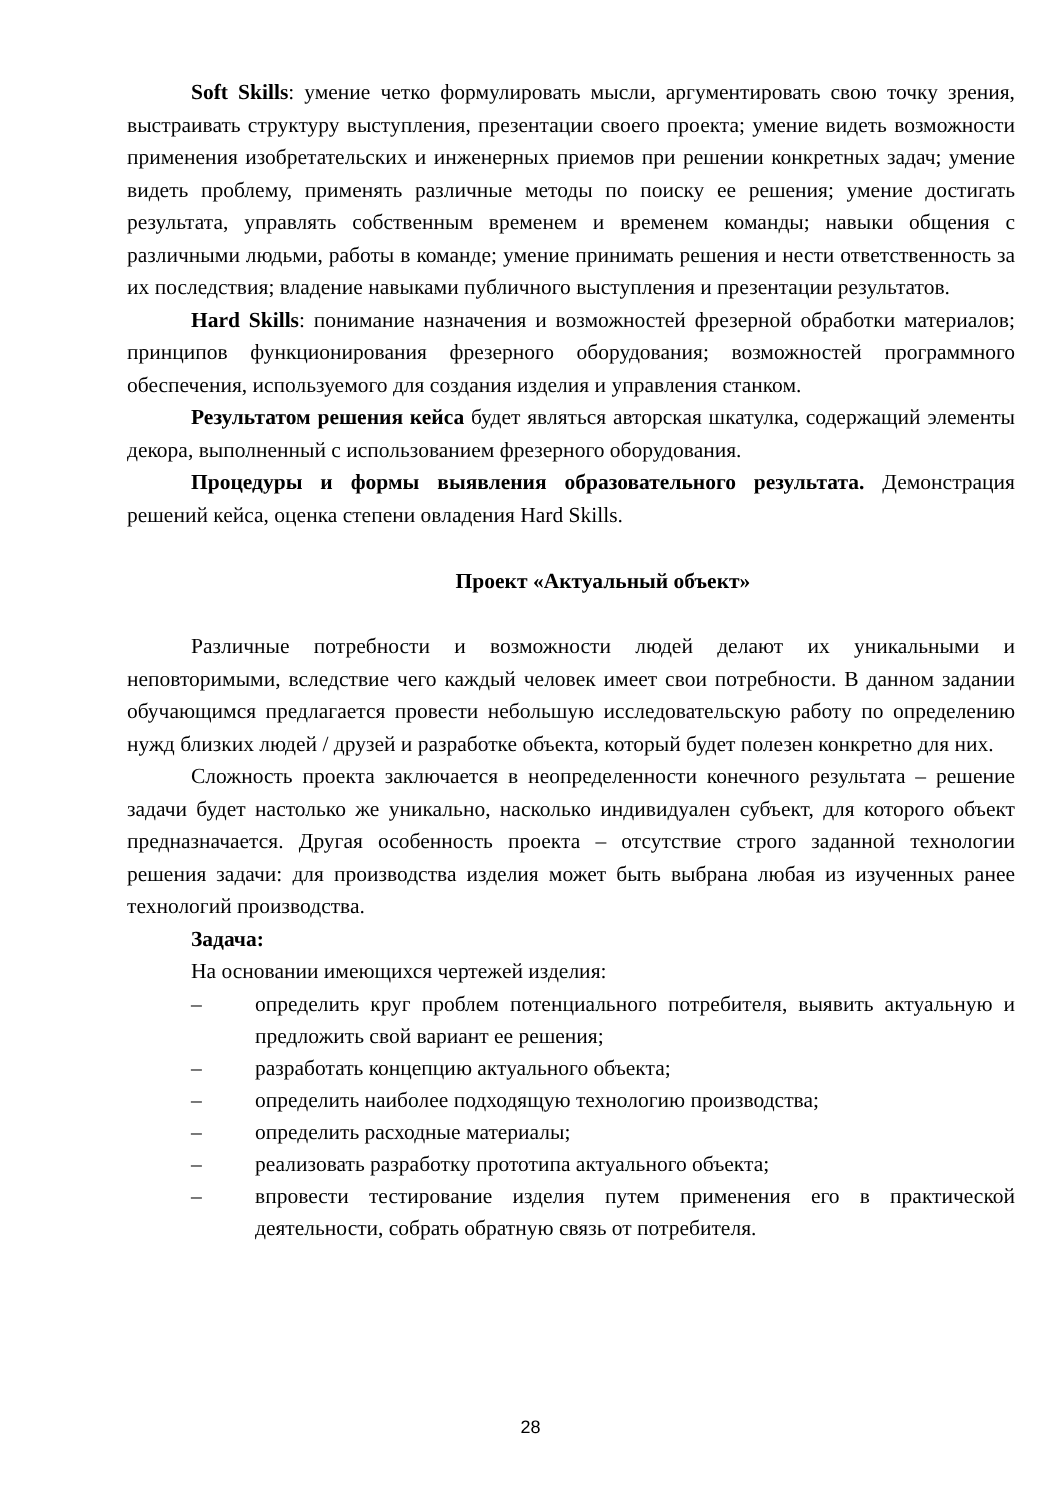Soft Skills: умение четко формулировать мысли, аргументировать свою точку зрения, выстраивать структуру выступления, презентации своего проекта; умение видеть возможности применения изобретательских и инженерных приемов при решении конкретных задач; умение видеть проблему, применять различные методы по поиску ее решения; умение достигать результата, управлять собственным временем и временем команды; навыки общения с различными людьми, работы в команде; умение принимать решения и нести ответственность за их последствия; владение навыками публичного выступления и презентации результатов.
Hard Skills: понимание назначения и возможностей фрезерной обработки материалов; принципов функционирования фрезерного оборудования; возможностей программного обеспечения, используемого для создания изделия и управления станком.
Результатом решения кейса будет являться авторская шкатулка, содержащий элементы декора, выполненный с использованием фрезерного оборудования.
Процедуры и формы выявления образовательного результата. Демонстрация решений кейса, оценка степени овладения Hard Skills.
Проект «Актуальный объект»
Различные потребности и возможности людей делают их уникальными и неповторимыми, вследствие чего каждый человек имеет свои потребности. В данном задании обучающимся предлагается провести небольшую исследовательскую работу по определению нужд близких людей / друзей и разработке объекта, который будет полезен конкретно для них.
Сложность проекта заключается в неопределенности конечного результата – решение задачи будет настолько же уникально, насколько индивидуален субъект, для которого объект предназначается. Другая особенность проекта – отсутствие строго заданной технологии решения задачи: для производства изделия может быть выбрана любая из изученных ранее технологий производства.
Задача:
На основании имеющихся чертежей изделия:
– определить круг проблем потенциального потребителя, выявить актуальную и предложить свой вариант ее решения;
– разработать концепцию актуального объекта;
– определить наиболее подходящую технологию производства;
– определить расходные материалы;
– реализовать разработку прототипа актуального объекта;
– впровести тестирование изделия путем применения его в практической деятельности, собрать обратную связь от потребителя.
28